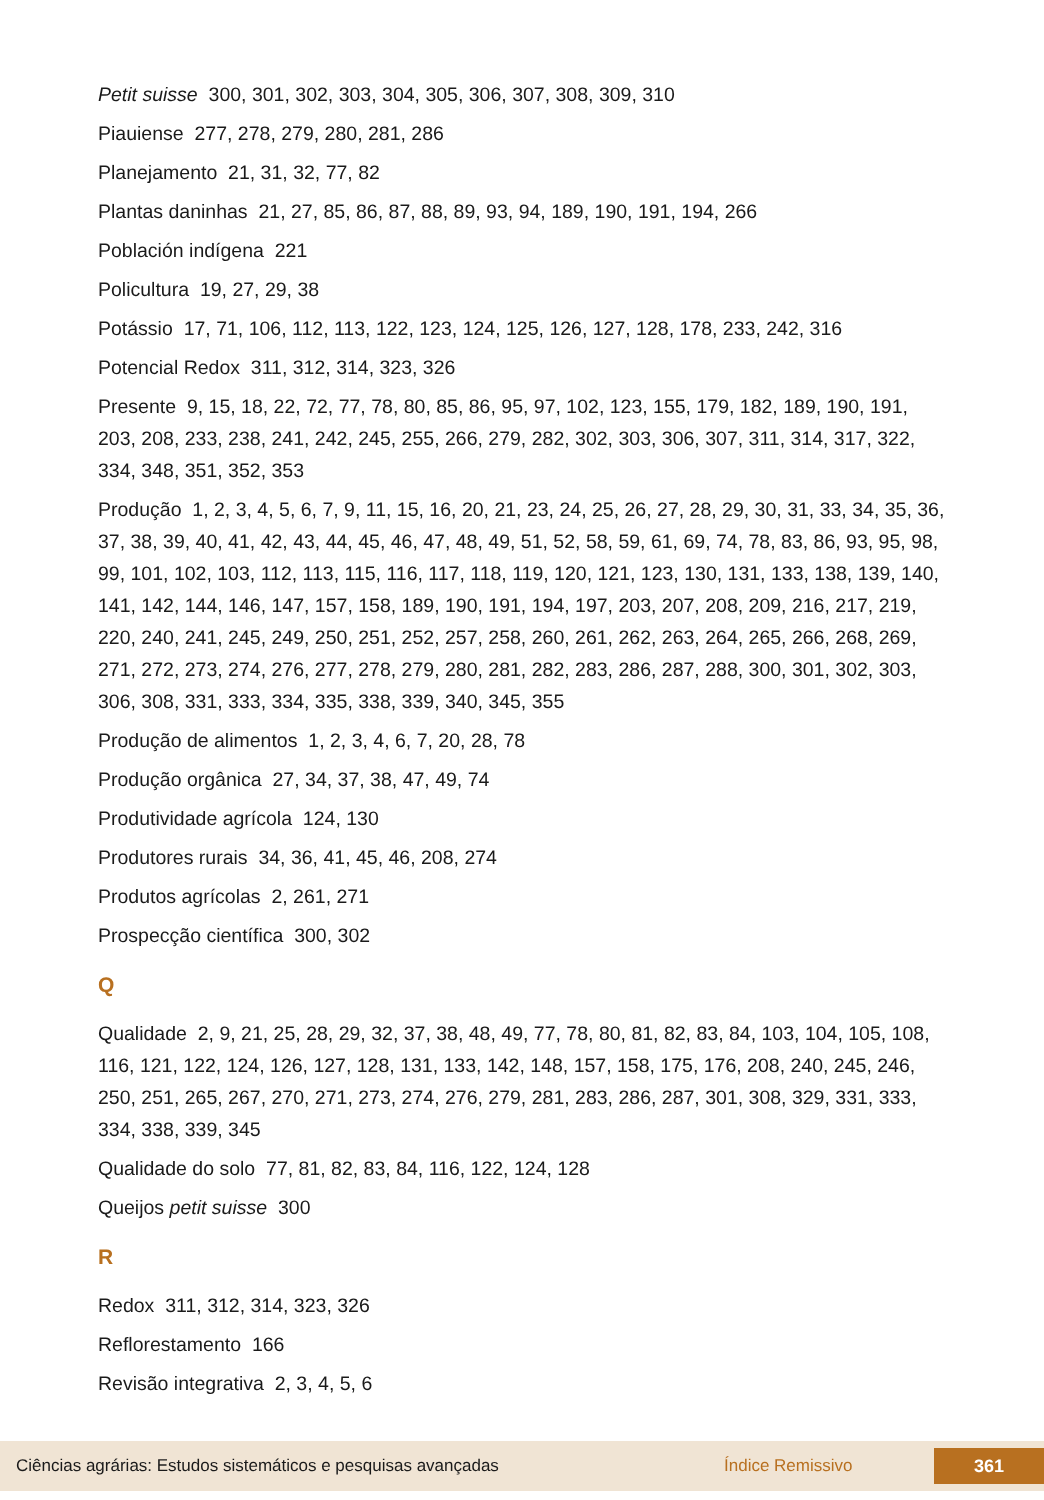Petit suisse 300, 301, 302, 303, 304, 305, 306, 307, 308, 309, 310
Piauiense 277, 278, 279, 280, 281, 286
Planejamento 21, 31, 32, 77, 82
Plantas daninhas 21, 27, 85, 86, 87, 88, 89, 93, 94, 189, 190, 191, 194, 266
Población indígena 221
Policultura 19, 27, 29, 38
Potássio 17, 71, 106, 112, 113, 122, 123, 124, 125, 126, 127, 128, 178, 233, 242, 316
Potencial Redox 311, 312, 314, 323, 326
Presente 9, 15, 18, 22, 72, 77, 78, 80, 85, 86, 95, 97, 102, 123, 155, 179, 182, 189, 190, 191, 203, 208, 233, 238, 241, 242, 245, 255, 266, 279, 282, 302, 303, 306, 307, 311, 314, 317, 322, 334, 348, 351, 352, 353
Produção 1, 2, 3, 4, 5, 6, 7, 9, 11, 15, 16, 20, 21, 23, 24, 25, 26, 27, 28, 29, 30, 31, 33, 34, 35, 36, 37, 38, 39, 40, 41, 42, 43, 44, 45, 46, 47, 48, 49, 51, 52, 58, 59, 61, 69, 74, 78, 83, 86, 93, 95, 98, 99, 101, 102, 103, 112, 113, 115, 116, 117, 118, 119, 120, 121, 123, 130, 131, 133, 138, 139, 140, 141, 142, 144, 146, 147, 157, 158, 189, 190, 191, 194, 197, 203, 207, 208, 209, 216, 217, 219, 220, 240, 241, 245, 249, 250, 251, 252, 257, 258, 260, 261, 262, 263, 264, 265, 266, 268, 269, 271, 272, 273, 274, 276, 277, 278, 279, 280, 281, 282, 283, 286, 287, 288, 300, 301, 302, 303, 306, 308, 331, 333, 334, 335, 338, 339, 340, 345, 355
Produção de alimentos 1, 2, 3, 4, 6, 7, 20, 28, 78
Produção orgânica 27, 34, 37, 38, 47, 49, 74
Produtividade agrícola 124, 130
Produtores rurais 34, 36, 41, 45, 46, 208, 274
Produtos agrícolas 2, 261, 271
Prospecção científica 300, 302
Q
Qualidade 2, 9, 21, 25, 28, 29, 32, 37, 38, 48, 49, 77, 78, 80, 81, 82, 83, 84, 103, 104, 105, 108, 116, 121, 122, 124, 126, 127, 128, 131, 133, 142, 148, 157, 158, 175, 176, 208, 240, 245, 246, 250, 251, 265, 267, 270, 271, 273, 274, 276, 279, 281, 283, 286, 287, 301, 308, 329, 331, 333, 334, 338, 339, 345
Qualidade do solo 77, 81, 82, 83, 84, 116, 122, 124, 128
Queijos petit suisse 300
R
Redox 311, 312, 314, 323, 326
Reflorestamento 166
Revisão integrativa 2, 3, 4, 5, 6
Ciências agrárias: Estudos sistemáticos e pesquisas avançadas Índice Remissivo 361